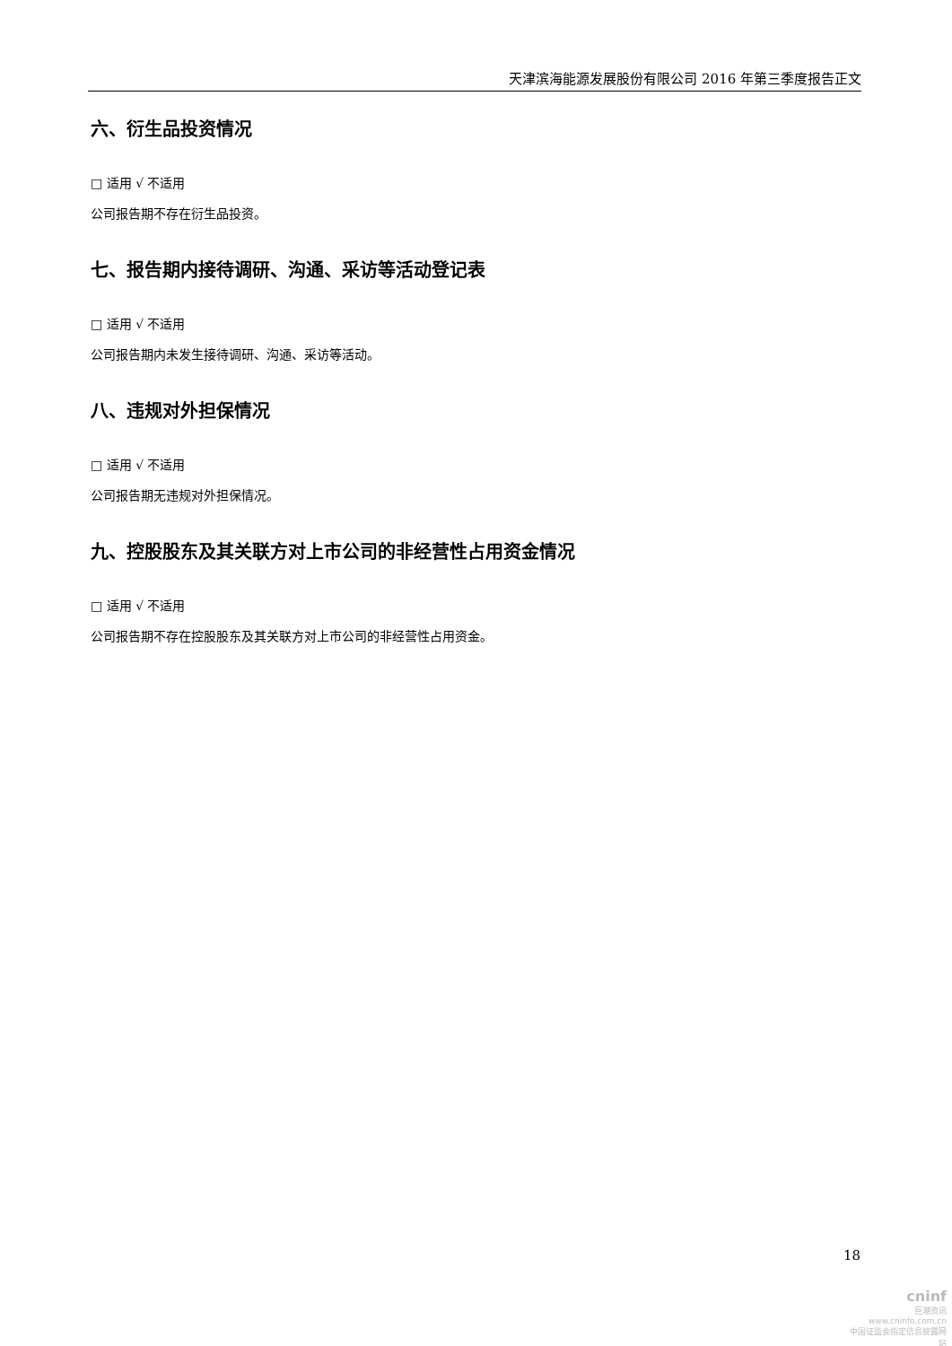天津滨海能源发展股份有限公司 2016 年第三季度报告正文
六、衍生品投资情况
□ 适用 √ 不适用
公司报告期不存在衍生品投资。
七、报告期内接待调研、沟通、采访等活动登记表
□ 适用 √ 不适用
公司报告期内未发生接待调研、沟通、采访等活动。
八、违规对外担保情况
□ 适用 √ 不适用
公司报告期无违规对外担保情况。
九、控股股东及其关联方对上市公司的非经营性占用资金情况
□ 适用 √ 不适用
公司报告期不存在控股股东及其关联方对上市公司的非经营性占用资金。
18
cninf
巨潮资讯
www.cninfo.com.cn
中国证监会指定信息披露网站